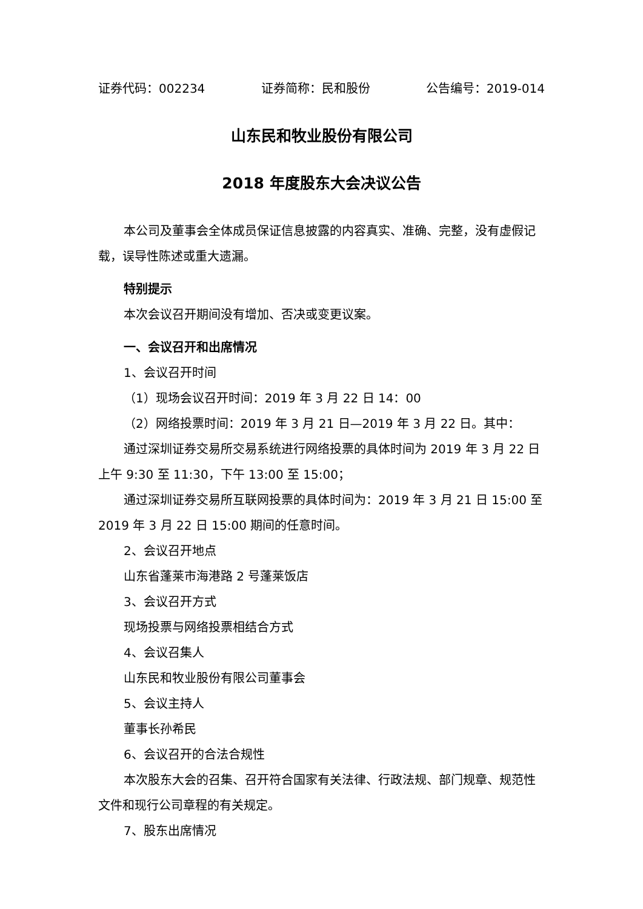证券代码：002234 证券简称：民和股份 公告编号：2019-014
山东民和牧业股份有限公司
2018 年度股东大会决议公告
本公司及董事会全体成员保证信息披露的内容真实、准确、完整，没有虚假记载，误导性陈述或重大遗漏。
特别提示
本次会议召开期间没有增加、否决或变更议案。
一、会议召开和出席情况
1、会议召开时间
（1）现场会议召开时间：2019 年 3 月 22 日 14：00
（2）网络投票时间：2019 年 3 月 21 日—2019 年 3 月 22 日。其中：
通过深圳证券交易所交易系统进行网络投票的具体时间为 2019 年 3 月 22 日上午 9:30 至 11:30，下午 13:00 至 15:00；
通过深圳证券交易所互联网投票的具体时间为：2019 年 3 月 21 日 15:00 至 2019 年 3 月 22 日 15:00 期间的任意时间。
2、会议召开地点
山东省蓬莱市海港路 2 号蓬莱饭店
3、会议召开方式
现场投票与网络投票相结合方式
4、会议召集人
山东民和牧业股份有限公司董事会
5、会议主持人
董事长孙希民
6、会议召开的合法合规性
本次股东大会的召集、召开符合国家有关法律、行政法规、部门规章、规范性文件和现行公司章程的有关规定。
7、股东出席情况